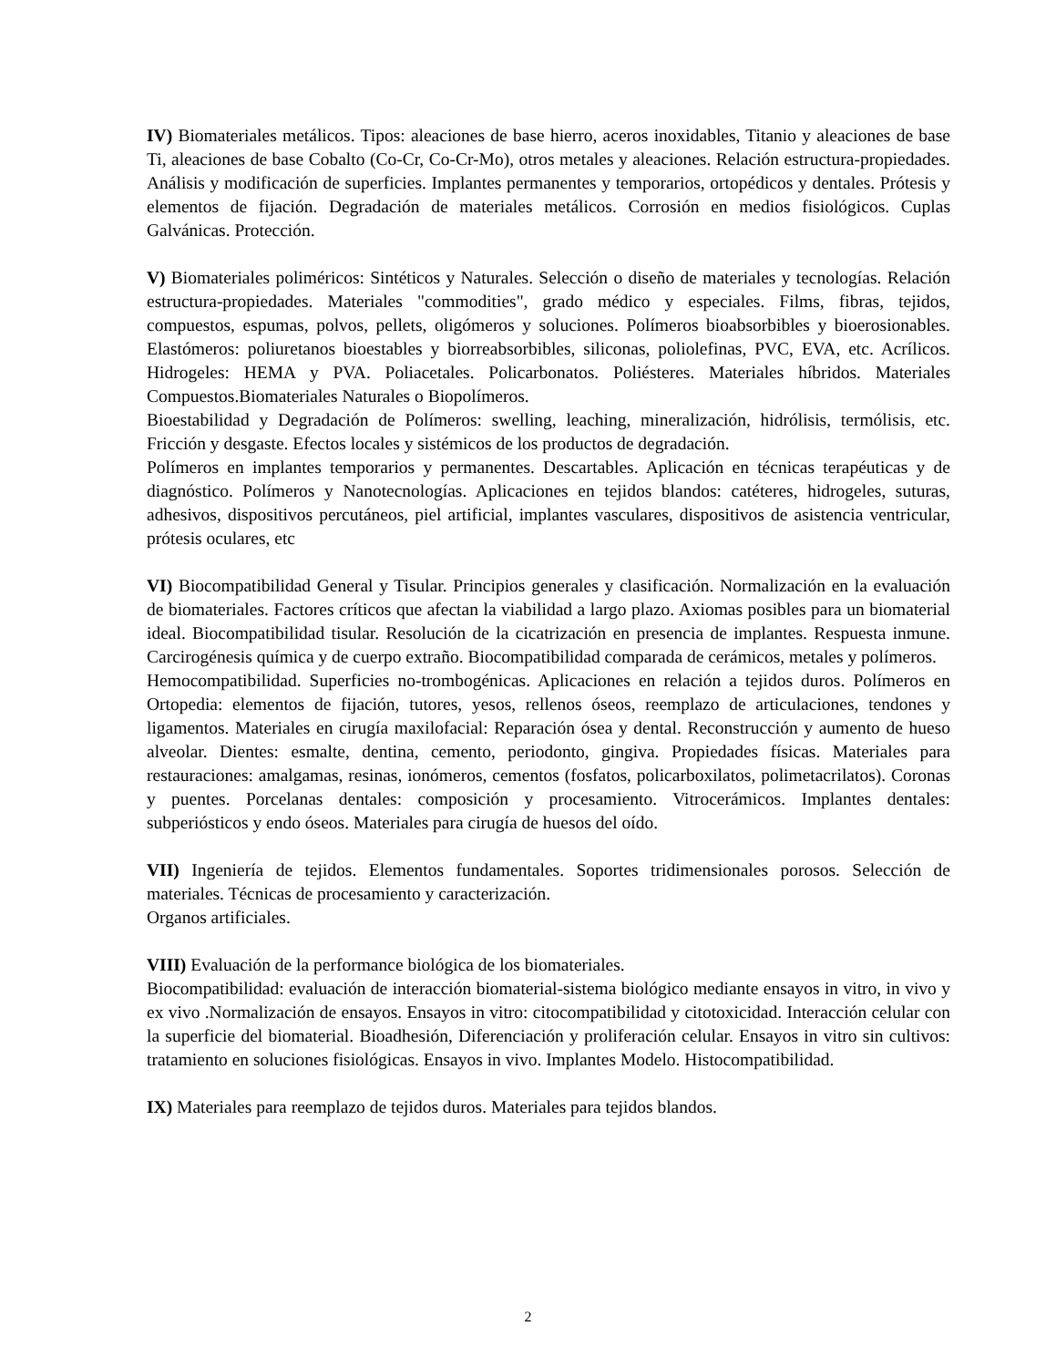IV) Biomateriales metálicos. Tipos: aleaciones de base hierro, aceros inoxidables, Titanio y aleaciones de base Ti, aleaciones de base Cobalto (Co-Cr, Co-Cr-Mo), otros metales y aleaciones. Relación estructura-propiedades. Análisis y modificación de superficies. Implantes permanentes y temporarios, ortopédicos y dentales. Prótesis y elementos de fijación. Degradación de materiales metálicos. Corrosión en medios fisiológicos. Cuplas Galvánicas. Protección.
V) Biomateriales poliméricos: Sintéticos y Naturales. Selección o diseño de materiales y tecnologías. Relación estructura-propiedades. Materiales "commodities", grado médico y especiales. Films, fibras, tejidos, compuestos, espumas, polvos, pellets, oligómeros y soluciones. Polímeros bioabsorbibles y bioerosionables. Elastómeros: poliuretanos bioestables y biorreabsorbibles, siliconas, poliolefinas, PVC, EVA, etc. Acrílicos. Hidrogeles: HEMA y PVA. Poliacetales. Policarbonatos. Poliésteres. Materiales híbridos. Materiales Compuestos.Biomateriales Naturales o Biopolímeros.
Bioestabilidad y Degradación de Polímeros: swelling, leaching, mineralización, hidrólisis, termólisis, etc. Fricción y desgaste. Efectos locales y sistémicos de los productos de degradación.
Polímeros en implantes temporarios y permanentes. Descartables. Aplicación en técnicas terapéuticas y de diagnóstico. Polímeros y Nanotecnologías. Aplicaciones en tejidos blandos: catéteres, hidrogeles, suturas, adhesivos, dispositivos percutáneos, piel artificial, implantes vasculares, dispositivos de asistencia ventricular, prótesis oculares, etc
VI) Biocompatibilidad General y Tisular. Principios generales y clasificación. Normalización en la evaluación de biomateriales. Factores críticos que afectan la viabilidad a largo plazo. Axiomas posibles para un biomaterial ideal. Biocompatibilidad tisular. Resolución de la cicatrización en presencia de implantes. Respuesta inmune. Carcirogénesis química y de cuerpo extraño. Biocompatibilidad comparada de cerámicos, metales y polímeros.
Hemocompatibilidad. Superficies no-trombogénicas. Aplicaciones en relación a tejidos duros. Polímeros en Ortopedia: elementos de fijación, tutores, yesos, rellenos óseos, reemplazo de articulaciones, tendones y ligamentos. Materiales en cirugía maxilofacial: Reparación ósea y dental. Reconstrucción y aumento de hueso alveolar. Dientes: esmalte, dentina, cemento, periodonto, gingiva. Propiedades físicas. Materiales para restauraciones: amalgamas, resinas, ionómeros, cementos (fosfatos, policarboxilatos, polimetacrilatos). Coronas y puentes. Porcelanas dentales: composición y procesamiento. Vitrocerámicos. Implantes dentales: subperiósticos y endo óseos. Materiales para cirugía de huesos del oído.
VII) Ingeniería de tejidos. Elementos fundamentales. Soportes tridimensionales porosos. Selección de materiales. Técnicas de procesamiento y caracterización.
Organos artificiales.
VIII) Evaluación de la performance biológica de los biomateriales.
Biocompatibilidad: evaluación de interacción biomaterial-sistema biológico mediante ensayos in vitro, in vivo y ex vivo .Normalización de ensayos. Ensayos in vitro: citocompatibilidad y citotoxicidad. Interacción celular con la superficie del biomaterial. Bioadhesión, Diferenciación y proliferación celular. Ensayos in vitro sin cultivos: tratamiento en soluciones fisiológicas. Ensayos in vivo. Implantes Modelo. Histocompatibilidad.
IX) Materiales para reemplazo de tejidos duros. Materiales para tejidos blandos.
2